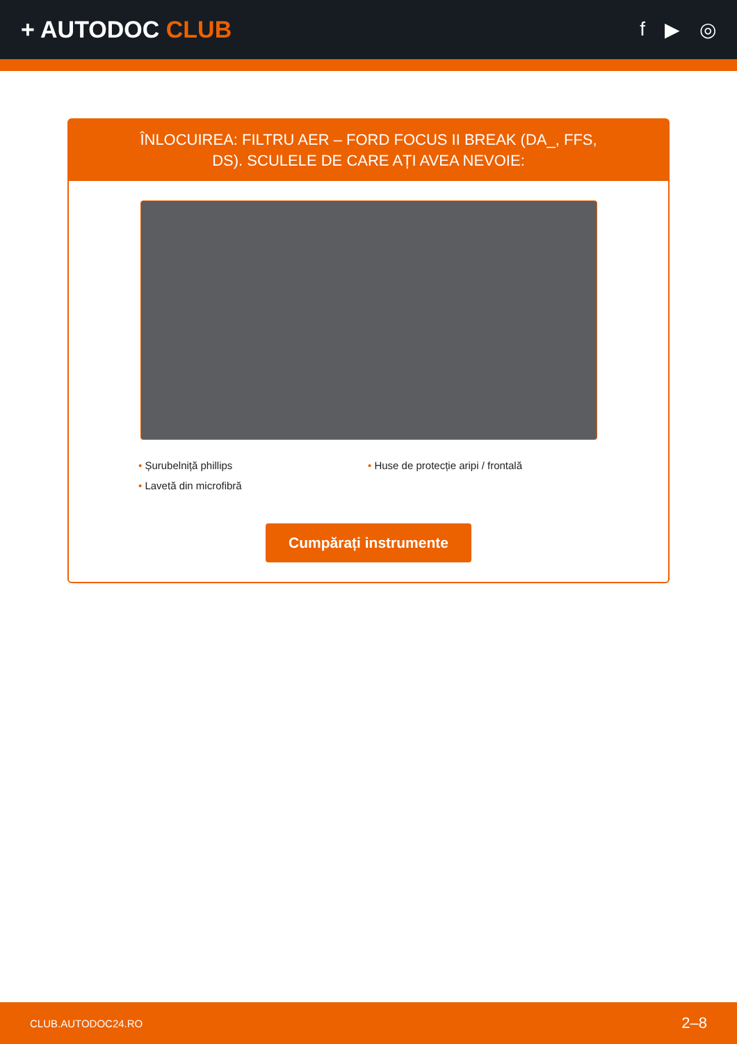+ AUTODOC CLUB
f ▶ ◎
ÎNLOCUIREA: FILTRU AER – FORD FOCUS II BREAK (DA_, FFS, DS). SCULELE DE CARE AȚI AVEA NEVOIE:
• Șurubelniță phillips
• Lavetă din microfibră
• Huse de protecție aripi / frontală
Cumpărați instrumente
CLUB.AUTODOC24.RO 2–8